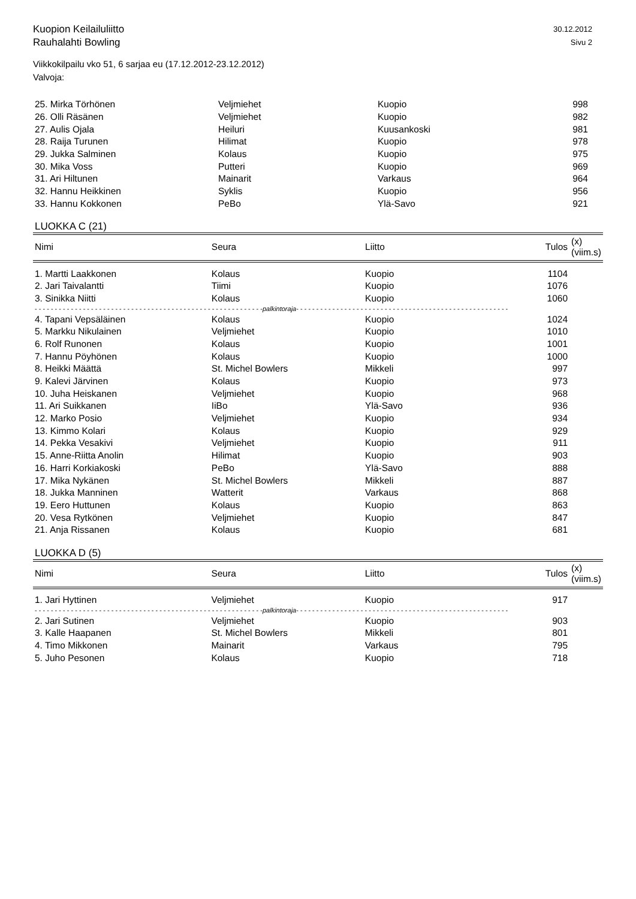Kuopion Keilailuliitto
Rauhalahti Bowling
30.12.2012
Sivu 2
Viikkokilpailu vko 51, 6 sarjaa eu (17.12.2012-23.12.2012)
Valvoja:
| 25. Mirka Törhönen | Veljmiehet | Kuopio | 998 | |
| 26. Olli Räsänen | Veljmiehet | Kuopio | 982 | |
| 27. Aulis Ojala | Heiluri | Kuusankoski | 981 | |
| 28. Raija Turunen | Hilimat | Kuopio | 978 | |
| 29. Jukka Salminen | Kolaus | Kuopio | 975 | |
| 30. Mika Voss | Putteri | Kuopio | 969 | |
| 31. Ari Hiltunen | Mainarit | Varkaus | 964 | |
| 32. Hannu Heikkinen | Syklis | Kuopio | 956 | |
| 33. Hannu Kokkonen | PeBo | Ylä-Savo | 921 | |
LUOKKA C (21)
| Nimi | Seura | Liitto | Tulos | (x) (viim.s) |
| --- | --- | --- | --- | --- |
| 1. Martti Laakkonen | Kolaus | Kuopio | 1104 | |
| 2. Jari Taivalantti | Tiimi | Kuopio | 1076 | |
| 3. Sinikka Niitti | Kolaus | Kuopio | 1060 | |
| - - - - - - - - - - - - - - - - - - - - - - - - - - - - - - - - - - - - - - - - - - - - - - - - - - - - - - - - - palkintoraja - - - - - - - - - - - - - - - - - - - - - - - - - - - - - - - - - - - - - - - - - - - - - - - - - - - - - | | | | |
| 4. Tapani Vepsäläinen | Kolaus | Kuopio | 1024 | |
| 5. Markku Nikulainen | Veljmiehet | Kuopio | 1010 | |
| 6. Rolf Runonen | Kolaus | Kuopio | 1001 | |
| 7. Hannu Pöyhönen | Kolaus | Kuopio | 1000 | |
| 8. Heikki Määttä | St. Michel Bowlers | Mikkeli | 997 | |
| 9. Kalevi Järvinen | Kolaus | Kuopio | 973 | |
| 10. Juha Heiskanen | Veljmiehet | Kuopio | 968 | |
| 11. Ari Suikkanen | IiBo | Ylä-Savo | 936 | |
| 12. Marko Posio | Veljmiehet | Kuopio | 934 | |
| 13. Kimmo Kolari | Kolaus | Kuopio | 929 | |
| 14. Pekka Vesakivi | Veljmiehet | Kuopio | 911 | |
| 15. Anne-Riitta Anolin | Hilimat | Kuopio | 903 | |
| 16. Harri Korkiakoski | PeBo | Ylä-Savo | 888 | |
| 17. Mika Nykänen | St. Michel Bowlers | Mikkeli | 887 | |
| 18. Jukka Manninen | Watterit | Varkaus | 868 | |
| 19. Eero Huttunen | Kolaus | Kuopio | 863 | |
| 20. Vesa Rytkönen | Veljmiehet | Kuopio | 847 | |
| 21. Anja Rissanen | Kolaus | Kuopio | 681 | |
LUOKKA D (5)
| Nimi | Seura | Liitto | Tulos | (x) (viim.s) |
| --- | --- | --- | --- | --- |
| 1. Jari Hyttinen | Veljmiehet | Kuopio | 917 | |
| - - - - - - - - - - - - - - - - - - - - - - - - - - - - - - - - - - - - - - - - - - - - - - - - - - - - - - - - - palkintoraja - - - - - - - - - - - - - - - - - - - - - - - - - - - - - - - - - - - - - - - - - - - - - - - - - - - - - | | | | |
| 2. Jari Sutinen | Veljmiehet | Kuopio | 903 | |
| 3. Kalle Haapanen | St. Michel Bowlers | Mikkeli | 801 | |
| 4. Timo Mikkonen | Mainarit | Varkaus | 795 | |
| 5. Juho Pesonen | Kolaus | Kuopio | 718 | |